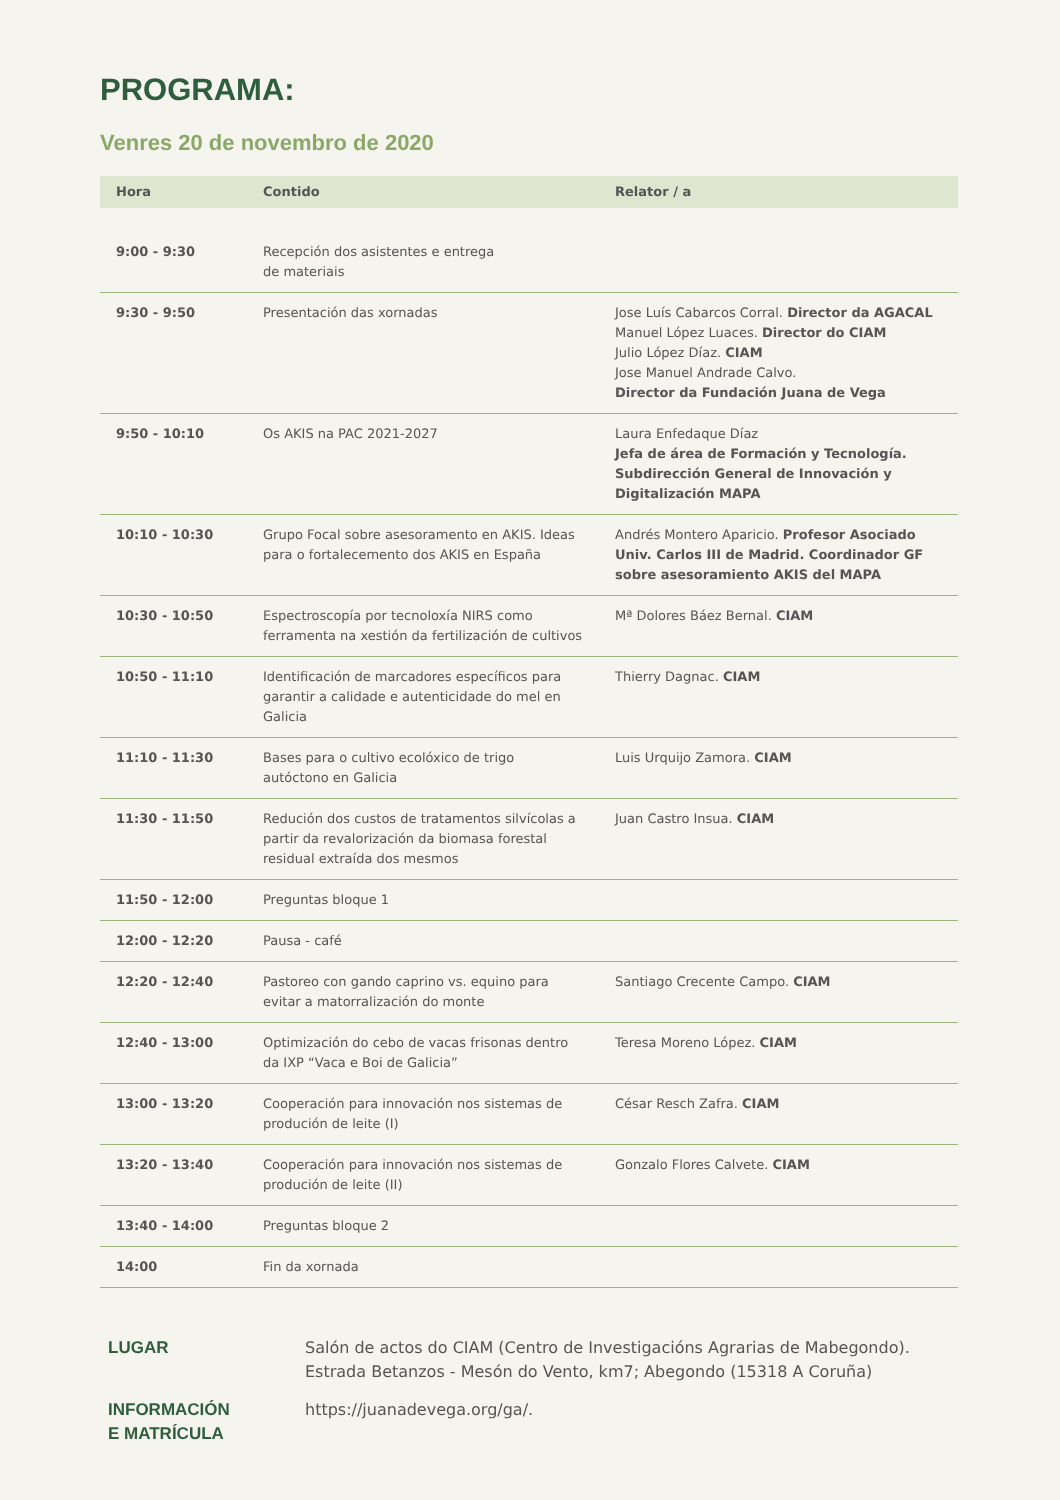PROGRAMA:
Venres 20 de novembro de 2020
| Hora | Contido | Relator / a |
| --- | --- | --- |
| 9:00 - 9:30 | Recepción dos asistentes e entrega de materiais | |
| 9:30 - 9:50 | Presentación das xornadas | Jose Luís Cabarcos Corral. Director da AGACAL Manuel López Luaces. Director do CIAM Julio López Díaz. CIAM Jose Manuel Andrade Calvo. Director da Fundación Juana de Vega |
| 9:50 - 10:10 | Os AKIS na PAC 2021-2027 | Laura Enfedaque Díaz Jefa de área de Formación y Tecnología. Subdirección General de Innovación y Digitalización MAPA |
| 10:10 - 10:30 | Grupo Focal sobre asesoramento en AKIS. Ideas para o fortalecemento dos AKIS en España | Andrés Montero Aparicio. Profesor Asociado Univ. Carlos III de Madrid. Coordinador GF sobre asesoramiento AKIS del MAPA |
| 10:30 - 10:50 | Espectroscopía por tecnoloxía NIRS como ferramenta na xestión da fertilización de cultivos | Mª Dolores Báez Bernal. CIAM |
| 10:50 - 11:10 | Identificación de marcadores específicos para garantir a calidade e autenticidade do mel en Galicia | Thierry Dagnac. CIAM |
| 11:10 - 11:30 | Bases para o cultivo ecolóxico de trigo autóctono en Galicia | Luis Urquijo Zamora. CIAM |
| 11:30 - 11:50 | Redución dos custos de tratamentos silvícolas a partir da revalorización da biomasa forestal residual extraída dos mesmos | Juan Castro Insua. CIAM |
| 11:50 - 12:00 | Preguntas bloque 1 | |
| 12:00 - 12:20 | Pausa - café | |
| 12:20 - 12:40 | Pastoreo con gando caprino vs. equino para evitar a matorralización do monte | Santiago Crecente Campo. CIAM |
| 12:40 - 13:00 | Optimización do cebo de vacas frisonas dentro da IXP “Vaca e Boi de Galicia” | Teresa Moreno López. CIAM |
| 13:00 - 13:20 | Cooperación para innovación nos sistemas de produción de leite (I) | César Resch Zafra. CIAM |
| 13:20 - 13:40 | Cooperación para innovación nos sistemas de produción de leite (II) | Gonzalo Flores Calvete. CIAM |
| 13:40 - 14:00 | Preguntas bloque 2 | |
| 14:00 | Fin da xornada | |
LUGAR Salón de actos do CIAM (Centro de Investigacións Agrarias de Mabegondo).
Estrada Betanzos - Mesón do Vento, km7; Abegondo (15318 A Coruña)
INFORMACIÓN
E MATRÍCULA
https://juanadevega.org/ga/.